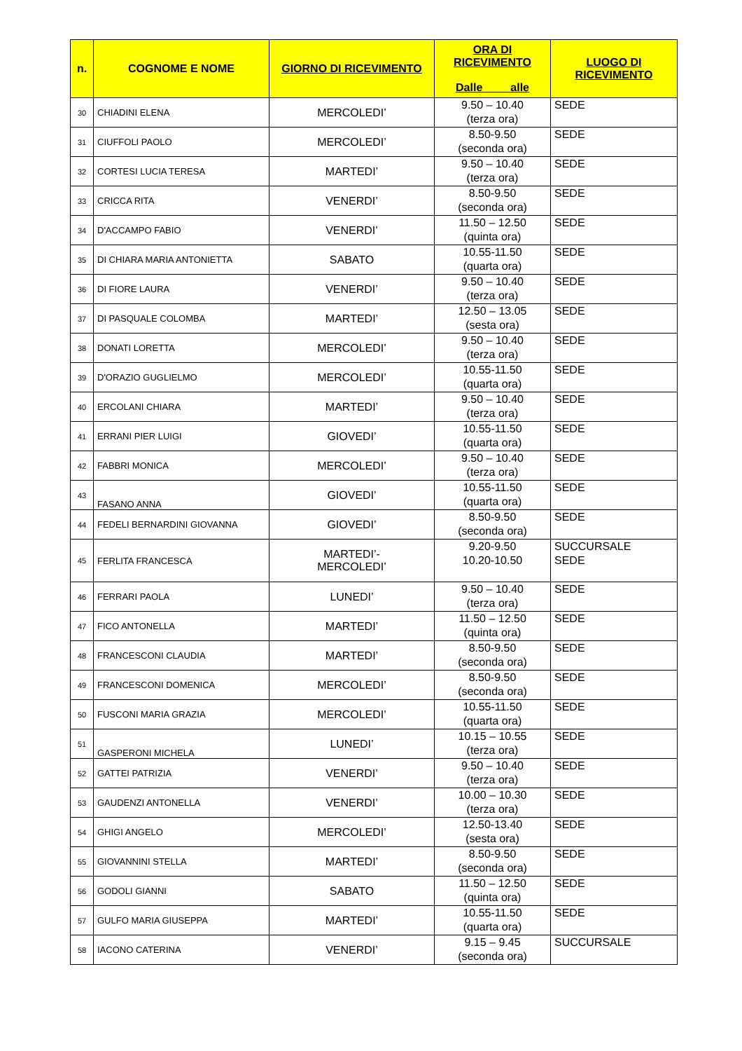| n. | COGNOME E NOME | GIORNO DI RICEVIMENTO | ORA DI RICEVIMENTO Dalle alle | LUOGO DI RICEVIMENTO |
| --- | --- | --- | --- | --- |
| 30 | CHIADINI ELENA | MERCOLEDI’ | 9.50 – 10.40 (terza ora) | SEDE |
| 31 | CIUFFOLI PAOLO | MERCOLEDI’ | 8.50-9.50 (seconda ora) | SEDE |
| 32 | CORTESI LUCIA TERESA | MARTEDI’ | 9.50 – 10.40 (terza ora) | SEDE |
| 33 | CRICCA RITA | VENERDI’ | 8.50-9.50 (seconda ora) | SEDE |
| 34 | D'ACCAMPO FABIO | VENERDI’ | 11.50 – 12.50 (quinta ora) | SEDE |
| 35 | DI CHIARA MARIA ANTONIETTA | SABATO | 10.55-11.50 (quarta ora) | SEDE |
| 36 | DI FIORE LAURA | VENERDI’ | 9.50 – 10.40 (terza ora) | SEDE |
| 37 | DI PASQUALE COLOMBA | MARTEDI’ | 12.50 – 13.05 (sesta ora) | SEDE |
| 38 | DONATI LORETTA | MERCOLEDI’ | 9.50 – 10.40 (terza ora) | SEDE |
| 39 | D'ORAZIO GUGLIELMO | MERCOLEDI’ | 10.55-11.50 (quarta ora) | SEDE |
| 40 | ERCOLANI CHIARA | MARTEDI’ | 9.50 – 10.40 (terza ora) | SEDE |
| 41 | ERRANI PIER LUIGI | GIOVEDI’ | 10.55-11.50 (quarta ora) | SEDE |
| 42 | FABBRI MONICA | MERCOLEDI’ | 9.50 – 10.40 (terza ora) | SEDE |
| 43 | FASANO ANNA | GIOVEDI’ | 10.55-11.50 (quarta ora) | SEDE |
| 44 | FEDELI BERNARDINI GIOVANNA | GIOVEDI’ | 8.50-9.50 (seconda ora) | SEDE |
| 45 | FERLITA FRANCESCA | MARTEDI’- MERCOLEDI’ | 9.20-9.50 10.20-10.50 | SUCCURSALE SEDE |
| 46 | FERRARI PAOLA | LUNEDI’ | 9.50 – 10.40 (terza ora) | SEDE |
| 47 | FICO ANTONELLA | MARTEDI’ | 11.50 – 12.50 (quinta ora) | SEDE |
| 48 | FRANCESCONI CLAUDIA | MARTEDI’ | 8.50-9.50 (seconda ora) | SEDE |
| 49 | FRANCESCONI DOMENICA | MERCOLEDI’ | 8.50-9.50 (seconda ora) | SEDE |
| 50 | FUSCONI MARIA GRAZIA | MERCOLEDI’ | 10.55-11.50 (quarta ora) | SEDE |
| 51 | GASPERONI MICHELA | LUNEDI’ | 10.15 – 10.55 (terza ora) | SEDE |
| 52 | GATTEI PATRIZIA | VENERDI’ | 9.50 – 10.40 (terza ora) | SEDE |
| 53 | GAUDENZI ANTONELLA | VENERDI’ | 10.00 – 10.30 (terza ora) | SEDE |
| 54 | GHIGI ANGELO | MERCOLEDI’ | 12.50-13.40 (sesta ora) | SEDE |
| 55 | GIOVANNINI STELLA | MARTEDI’ | 8.50-9.50 (seconda ora) | SEDE |
| 56 | GODOLI GIANNI | SABATO | 11.50 – 12.50 (quinta ora) | SEDE |
| 57 | GULFO MARIA GIUSEPPA | MARTEDI’ | 10.55-11.50 (quarta ora) | SEDE |
| 58 | IACONO CATERINA | VENERDI’ | 9.15 – 9.45 (seconda ora) | SUCCURSALE |